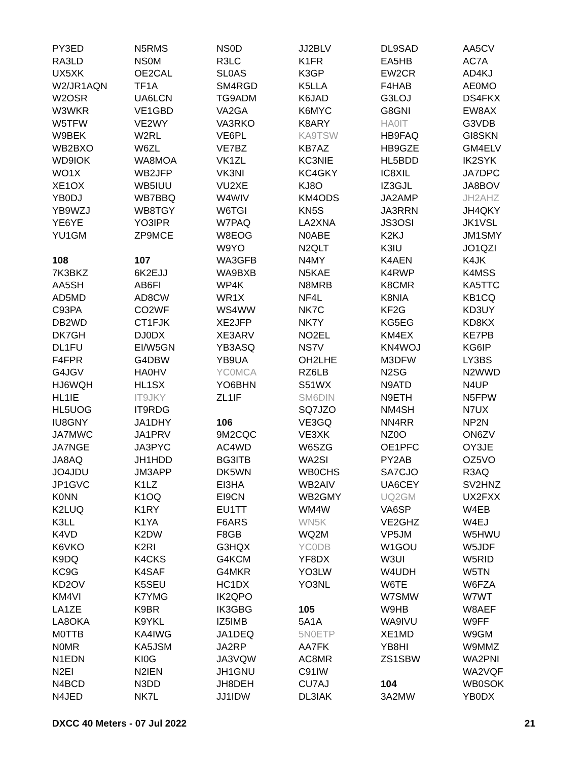PY3ED
RA3LD
UX5XK
W2/JR1AQN
W2OSR
W3WKR
W5TFW
W9BEK
WB2BXO
WD9IOK
WO1X
XE1OX
YB0DJ
YB9WZJ
YE6YE
YU1GM
108
7K3BKZ
AA5SH
AD5MD
C93PA
DB2WD
DK7GH
DL1FU
F4FPR
G4JGV
HJ6WQH
HL1IE
HL5UOG
IU8GNY
JA7MWC
JA7NGE
JA8AQ
JO4JDU
JP1GVC
K0NN
K2LUQ
K3LL
K4VD
K6VKO
K9DQ
KC9G
KD2OV
KM4VI
LA1ZE
LA8OKA
M0TTB
N0MR
N1EDN
N2EI
N4BCD
N4JED
N5RMS
NS0M
OE2CAL
TF1A
UA6LCN
VE1GBD
VE2WY
W2RL
W6ZL
WA8MOA
WB2JFP
WB5IUU
WB7BBQ
WB8TGY
YO3IPR
ZP9MCE
107
6K2EJJ
AB6FI
AD8CW
CO2WF
CT1FJK
DJ0DX
EI/W5GN
G4DBW
HA0HV
HL1SX
IT9JKY
IT9RDG
JA1DHY
JA1PRV
JA3PYC
JH1HDD
JM3APP
K1LZ
K1OQ
K1RY
K1YA
K2DW
K2RI
K4CKS
K4SAF
K5SEU
K7YMG
K9BR
K9YKL
KA4IWG
KA5JSM
KI0G
N2IEN
N3DD
NK7L
NS0D
R3LC
SL0AS
SM4RGD
TG9ADM
VA2GA
VA3RKO
VE6PL
VE7BZ
VK1ZL
VK3NI
VU2XE
W4WIV
W6TGI
W7PAQ
W8EOG
W9YO
WA3GFB
WA9BXB
WP4K
WR1X
WS4WW
XE2JFP
XE3ARV
YB3ASQ
YB9UA
YC0MCA
YO6BHN
ZL1IF
106
9M2CQC
AC4WD
BG3ITB
DK5WN
EI3HA
EI9CN
EU1TT
F6ARS
F8GB
G3HQX
G4KCM
G4MKR
HC1DX
IK2QPO
IK3GBG
IZ5IMB
JA1DEQ
JA2RP
JA3VQW
JH1GNU
JH8DEH
JJ1IDW
JJ2BLV
K1FR
K3GP
K5LLA
K6JAD
K6MYC
K8ARY
KA9TSW
KB7AZ
KC3NIE
KC4GKY
KJ8O
KM4ODS
KN5S
LA2XNA
N0ABE
N2QLT
N4MY
N5KAE
N8MRB
NF4L
NK7C
NK7Y
NO2EL
NS7V
OH2LHE
RZ6LB
S51WX
SM6DIN
SQ7JZO
VE3GQ
VE3XK
W6SZG
WA2SI
WB0CHS
WB2AIV
WB2GMY
WM4W
WN5K
WQ2M
YC0DB
YF8DX
YO3LW
YO3NL
105
5A1A
5N0ETP
AA7FK
AC8MR
C91IW
CU7AJ
DL3IAK
DL9SAD
EA5HB
EW2CR
F4HAB
G3LOJ
G8GNI
HA0IT
HB9FAQ
HB9GZE
HL5BDD
IC8XIL
IZ3GJL
JA2AMP
JA3RRN
JS3OSI
K2KJ
K3IU
K4AEN
K4RWP
K8CMR
K8NIA
KF2G
KG5EG
KM4EX
KN4WOJ
M3DFW
N2SG
N9ATD
N9ETH
NM4SH
NN4RR
NZ0O
OE1PFC
PY2AB
SA7CJO
UA6CEY
UQ2GM
VA6SP
VE2GHZ
VP5JM
W1GOU
W3UI
W4UDH
W6TE
W7SMW
W9HB
WA9IVU
XE1MD
YB8HI
ZS1SBW
104
3A2MW
AA5CV
AC7A
AD4KJ
AE0MO
DS4FKX
EW8AX
G3VDB
GI8SKN
GM4ELV
IK2SYK
JA7DPC
JA8BOV
JH2AHZ
JH4QKY
JK1VSL
JM1SMY
JO1QZI
K4JK
K4MSS
KA5TTC
KB1CQ
KD3UY
KD8KX
KE7PB
KG6IP
LY3BS
N2WWD
N4UP
N5FPW
N7UX
NP2N
ON6ZV
OY3JE
OZ5VO
R3AQ
SV2HNZ
UX2FXX
W4EB
W4EJ
W5HWU
W5JDF
W5RID
W5TN
W6FZA
W7WT
W8AEF
W9FF
W9GM
W9MMZ
WA2PNI
WA2VQF
WB0SOK
YB0DX
DXCC 40 Meters - 07 Jul 2022 21